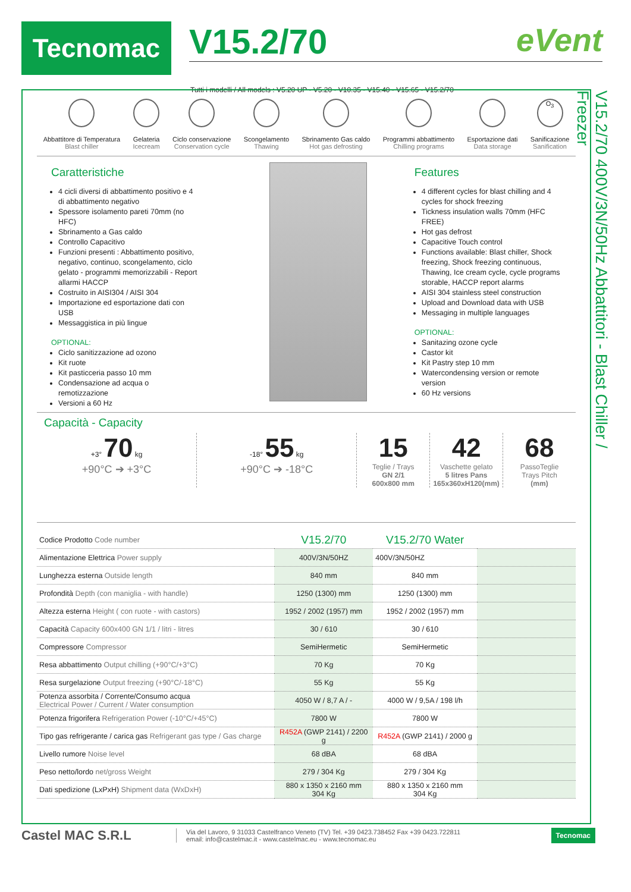Tecnomac
V15.2/70
eVent
Tutti i modelli / All models : V5.20 UP - V5.20 - V10.35 - V15.40 - V15.65 - V15.2/70
V15.2/70 400V/3N/50Hz Abbattitori - Blast Chiller / Freezer
Abbattitore di Temperatura
Blast chiller
Gelateria
Icecream
Ciclo conservazione
Conservation cycle
Scongelamento
Thawing
Sbrinamento Gas caldo
Hot gas defrosting
Programmi abbattimento
Chilling programs
Esportazione dati
Data storage
O<sub>3</sub>
Sanificazione
Sanification
Caratteristiche
4 cicli diversi di abbattimento positivo e 4 di abbattimento negativo
Spessore isolamento pareti 70mm (no HFC)
Sbrinamento a Gas caldo
Controllo Capacitivo
Funzioni presenti : Abbattimento positivo, negativo, continuo, scongelamento, ciclo gelato - programmi memorizzabili - Report allarmi HACCP
Costruito in AISI304 / AISI 304
Importazione ed esportazione dati con USB
Messaggistica in più lingue
OPTIONAL:
Ciclo sanitizzazione ad ozono
Kit ruote
Kit pasticceria passo 10 mm
Condensazione ad acqua o remotizzazione
Versioni a 60 Hz
Features
4 different cycles for blast chilling and 4 cycles for shock freezing
Tickness insulation walls 70mm (HFC FREE)
Hot gas defrost
Capacitive Touch control
Functions available: Blast chiller, Shock freezing, Shock freezing continuous, Thawing, Ice cream cycle, cycle programs storable, HACCP report alarms
AISI 304 stainless steel construction
Upload and Download data with USB
Messaging in multiple languages
OPTIONAL:
Sanitazing ozone cycle
Castor kit
Kit Pastry step 10 mm
Watercondensing version or remote version
60 Hz versions
Capacità - Capacity
+3° 70 kg
+90°C ➔ +3°C
-18° 55 kg
+90°C ➔ -18°C
15
Teglie / Trays
GN 2/1
600x800 mm
42
Vaschette gelato
5 litres Pans
165x360xH120(mm)
68
PassoTeglie
Trays Pitch
(mm)
| Codice Prodotto Code number | V15.2/70 | V15.2/70 Water | |
| Alimentazione Elettrica Power supply | 400V/3N/50HZ | 400V/3N/50HZ | |
| Lunghezza esterna Outside length | 840 mm | 840 mm | |
| Profondità Depth (con maniglia - with handle) | 1250 (1300) mm | 1250 (1300) mm | |
| Altezza esterna Height ( con ruote - with castors) | 1952 / 2002 (1957) mm | 1952 / 2002 (1957) mm | |
| Capacità Capacity 600x400 GN 1/1 / litri - litres | 30 / 610 | 30 / 610 | |
| Compressore Compressor | SemiHermetic | SemiHermetic | |
| Resa abbattimento Output chilling (+90°C/+3°C) | 70 Kg | 70 Kg | |
| Resa surgelazione Output freezing (+90°C/-18°C) | 55 Kg | 55 Kg | |
| Potenza assorbita / Corrente/Consumo acqua Electrical Power / Current / Water consumption | 4050 W / 8,7 A / - | 4000 W / 9,5A / 198 l/h | |
| Potenza frigorifera Refrigeration Power (-10°C/+45°C) | 7800 W | 7800 W | |
| Tipo gas refrigerante / carica gas Refrigerant gas type / Gas charge | R452A (GWP 2141) / 2200 g | R452A (GWP 2141) / 2000 g | |
| Livello rumore Noise level | 68 dBA | 68 dBA | |
| Peso netto/lordo net/gross Weight | 279 / 304 Kg | 279 / 304 Kg | |
| Dati spedizione (LxPxH) Shipment data (WxDxH) | 880 x 1350 x 2160 mm 304 Kg | 880 x 1350 x 2160 mm 304 Kg | |
Castel MAC S.R.L
Via del Lavoro, 9 31033 Castelfranco Veneto (TV) Tel. +39 0423.738452 Fax +39 0423.722811
email: info@castelmac.it - www.castelmac.eu - www.tecnomac.eu
Tecnomac